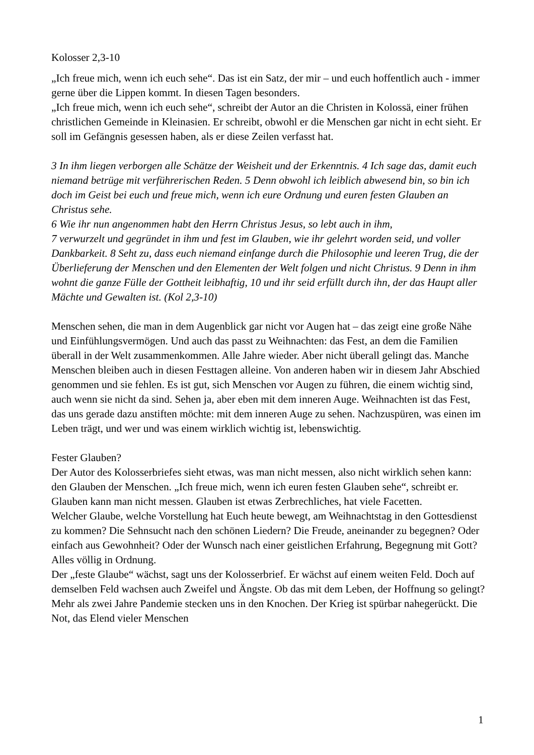Kolosser 2,3-10
„Ich freue mich, wenn ich euch sehe“. Das ist ein Satz, der mir – und euch hoffentlich auch - immer gerne über die Lippen kommt. In diesen Tagen besonders.
„Ich freue mich, wenn ich euch sehe“, schreibt der Autor an die Christen in Kolossä, einer frühen christlichen Gemeinde in Kleinasien. Er schreibt, obwohl er die Menschen gar nicht in echt sieht. Er soll im Gefängnis gesessen haben, als er diese Zeilen verfasst hat.
3 In ihm liegen verborgen alle Schätze der Weisheit und der Erkenntnis. 4 Ich sage das, damit euch niemand betrüge mit verführerischen Reden. 5 Denn obwohl ich leiblich abwesend bin, so bin ich doch im Geist bei euch und freue mich, wenn ich eure Ordnung und euren festen Glauben an Christus sehe.
6 Wie ihr nun angenommen habt den Herrn Christus Jesus, so lebt auch in ihm,
7 verwurzelt und gegründet in ihm und fest im Glauben, wie ihr gelehrt worden seid, und voller Dankbarkeit. 8 Seht zu, dass euch niemand einfange durch die Philosophie und leeren Trug, die der Überlieferung der Menschen und den Elementen der Welt folgen und nicht Christus. 9 Denn in ihm wohnt die ganze Fülle der Gottheit leibhaftig, 10 und ihr seid erfüllt durch ihn, der das Haupt aller Mächte und Gewalten ist. (Kol 2,3-10)
Menschen sehen, die man in dem Augenblick gar nicht vor Augen hat – das zeigt eine große Nähe und Einfühlungsvermögen. Und auch das passt zu Weihnachten: das Fest, an dem die Familien überall in der Welt zusammenkommen. Alle Jahre wieder. Aber nicht überall gelingt das. Manche Menschen bleiben auch in diesen Festtagen alleine. Von anderen haben wir in diesem Jahr Abschied genommen und sie fehlen. Es ist gut, sich Menschen vor Augen zu führen, die einem wichtig sind, auch wenn sie nicht da sind. Sehen ja, aber eben mit dem inneren Auge. Weihnachten ist das Fest, das uns gerade dazu anstiften möchte: mit dem inneren Auge zu sehen. Nachzuspüren, was einen im Leben trägt, und wer und was einem wirklich wichtig ist, lebenswichtig.
Fester Glauben?
Der Autor des Kolosserbriefes sieht etwas, was man nicht messen, also nicht wirklich sehen kann: den Glauben der Menschen. „Ich freue mich, wenn ich euren festen Glauben sehe“, schreibt er. Glauben kann man nicht messen. Glauben ist etwas Zerbrechliches, hat viele Facetten.
Welcher Glaube, welche Vorstellung hat Euch heute bewegt, am Weihnachtstag in den Gottesdienst zu kommen? Die Sehnsucht nach den schönen Liedern? Die Freude, aneinander zu begegnen? Oder einfach aus Gewohnheit? Oder der Wunsch nach einer geistlichen Erfahrung, Begegnung mit Gott? Alles völlig in Ordnung.
Der „feste Glaube“ wächst, sagt uns der Kolosserbrief. Er wächst auf einem weiten Feld. Doch auf demselben Feld wachsen auch Zweifel und Ängste. Ob das mit dem Leben, der Hoffnung so gelingt? Mehr als zwei Jahre Pandemie stecken uns in den Knochen. Der Krieg ist spürbar nahegerückt. Die Not, das Elend vieler Menschen
1